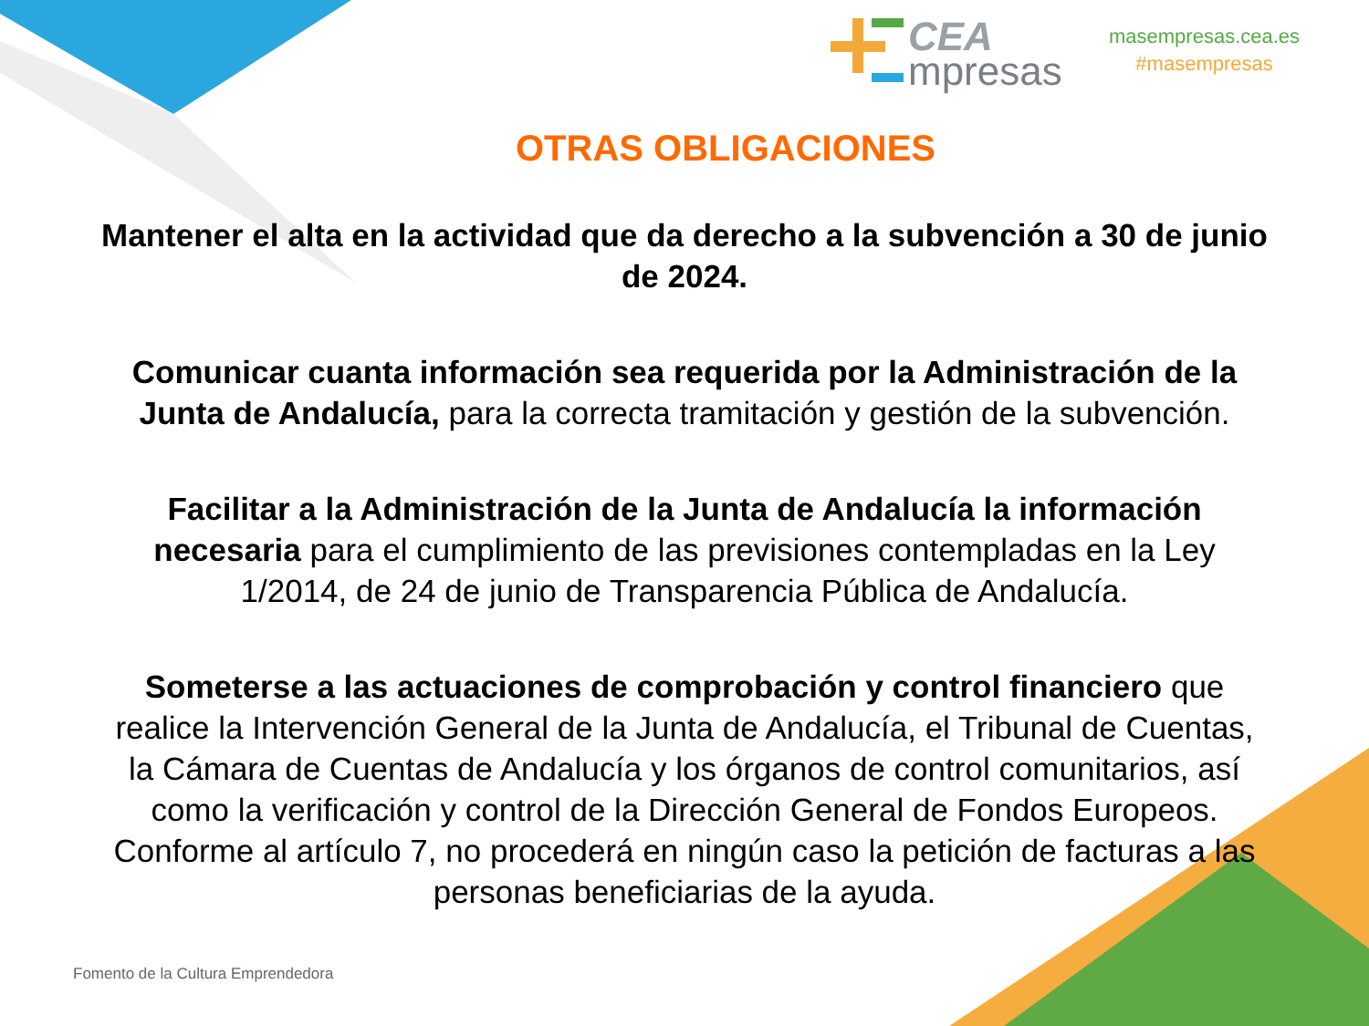CEA
mpresas
masempresas.cea.es
#masempresas
OTRAS OBLIGACIONES
Mantener el alta en la actividad que da derecho a la subvención a 30 de junio de 2024.
Comunicar cuanta información sea requerida por la Administración de la Junta de Andalucía, para la correcta tramitación y gestión de la subvención.
Facilitar a la Administración de la Junta de Andalucía la información necesaria para el cumplimiento de las previsiones contempladas en la Ley 1/2014, de 24 de junio de Transparencia Pública de Andalucía.
Someterse a las actuaciones de comprobación y control financiero que realice la Intervención General de la Junta de Andalucía, el Tribunal de Cuentas, la Cámara de Cuentas de Andalucía y los órganos de control comunitarios, así como la verificación y control de la Dirección General de Fondos Europeos. Conforme al artículo 7, no procederá en ningún caso la petición de facturas a las personas beneficiarias de la ayuda.
Fomento de la Cultura Emprendedora